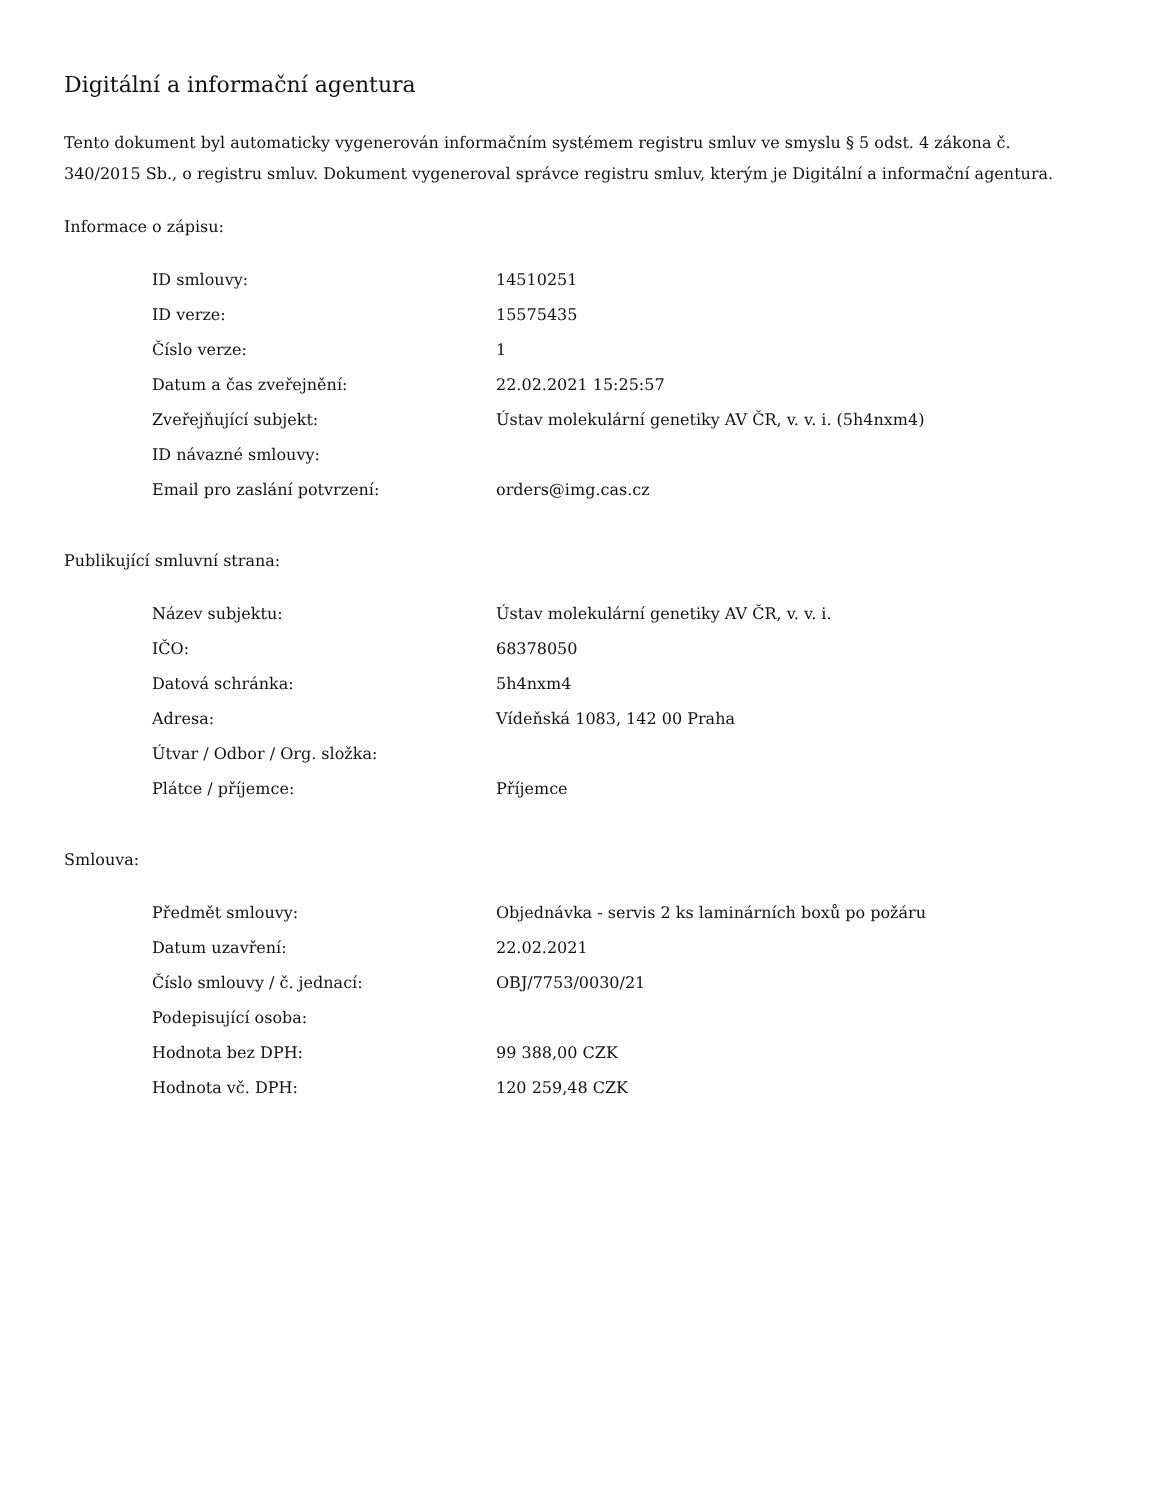Digitální a informační agentura
Tento dokument byl automaticky vygenerován informačním systémem registru smluv ve smyslu § 5 odst. 4 zákona č. 340/2015 Sb., o registru smluv. Dokument vygeneroval správce registru smluv, kterým je Digitální a informační agentura.
Informace o zápisu:
| ID smlouvy: | 14510251 |
| ID verze: | 15575435 |
| Číslo verze: | 1 |
| Datum a čas zveřejnění: | 22.02.2021 15:25:57 |
| Zveřejňující subjekt: | Ústav molekulární genetiky AV ČR, v. v. i. (5h4nxm4) |
| ID návazné smlouvy: | |
| Email pro zaslání potvrzení: | orders@img.cas.cz |
Publikující smluvní strana:
| Název subjektu: | Ústav molekulární genetiky AV ČR, v. v. i. |
| IČO: | 68378050 |
| Datová schránka: | 5h4nxm4 |
| Adresa: | Vídeňská 1083, 142 00 Praha |
| Útvar / Odbor / Org. složka: | |
| Plátce / příjemce: | Příjemce |
Smlouva:
| Předmět smlouvy: | Objednávka - servis 2 ks laminárních boxů po požáru |
| Datum uzavření: | 22.02.2021 |
| Číslo smlouvy / č. jednací: | OBJ/7753/0030/21 |
| Podepisující osoba: | |
| Hodnota bez DPH: | 99 388,00 CZK |
| Hodnota vč. DPH: | 120 259,48 CZK |